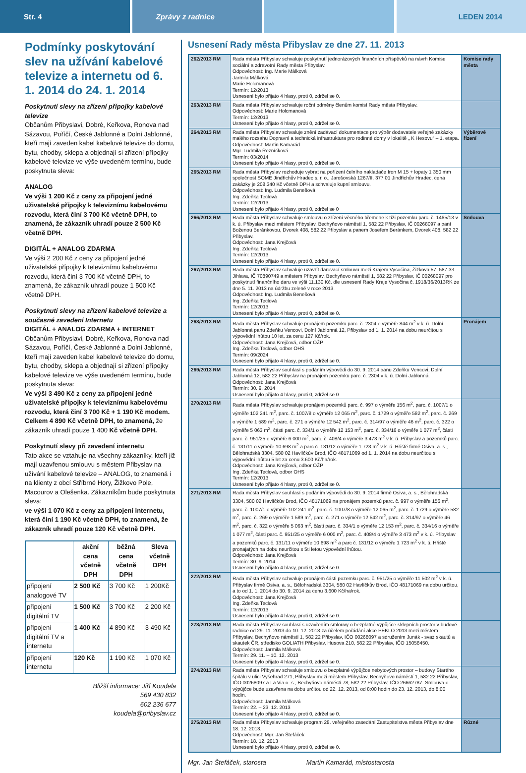Str. 4 Zprávy z radnice LEDEN 2014
Podmínky poskytování slev na užívání kabelové televize a internetu od 6. 1. 2014 do 24. 1. 2014
Poskytnutí slevy na zřízení přípojky kabelové televize
Občanům Přibyslavi, Dobré, Keřkova, Ronova nad Sázavou, Poříčí, České Jablonné a Dolní Jablonné, kteří mají zaveden kabel kabelové televize do domu, bytu, chodby, sklepa a objednají si zřízení přípojky kabelové televize ve výše uvedeném termínu, bude poskytnuta sleva:
ANALOG
Ve výši 1 200 Kč z ceny za připojení jedné uživatelské přípojky k televiznímu kabelovému rozvodu, která činí 3 700 Kč včetně DPH, to znamená, že zákazník uhradí pouze 2 500 Kč včetně DPH.
DIGITÁL + ANALOG ZDARMA
Ve výši 2 200 Kč z ceny za připojení jedné uživatelské přípojky k televiznímu kabelovému rozvodu, která činí 3 700 Kč včetně DPH, to znamená, že zákazník uhradí pouze 1 500 Kč včetně DPH.
Poskytnutí slevy na zřízení kabelové televize a současné zavedení Internetu
DIGITÁL + ANALOG ZDARMA + INTERNET
Občanům Přibyslavi, Dobré, Keřkova, Ronova nad Sázavou, Poříčí, České Jablonné a Dolní Jablonné, kteří mají zaveden kabel kabelové televize do domu, bytu, chodby, sklepa a objednají si zřízení přípojky kabelové televize ve výše uvedeném termínu, bude poskytnuta sleva:
Ve výši 3 490 Kč z ceny za připojení jedné uživatelské přípojky k televiznímu kabelovému rozvodu, která činí 3 700 Kč + 1 190 Kč modem. Celkem 4 890 Kč včetně DPH, to znamená, že zákazník uhradí pouze 1 400 Kč včetně DPH.
Poskytnutí slevy při zavedení internetu
Tato akce se vztahuje na všechny zákazníky, kteří již mají uzavřenou smlouvu s městem Přibyslav na užívání kabelové televize – ANALOG, to znamená i na klienty z obcí Stříbrné Hory, Žižkovo Pole, Macourov a Olešenka. Zákazníkům bude poskytnuta sleva:
ve výši 1 070 Kč z ceny za připojení internetu, která činí 1 190 Kč včetně DPH, to znamená, že zákazník uhradí pouze 120 Kč včetně DPH.
| | akční cena včetně DPH | běžná cena včetně DPH | Sleva včetně DPH |
| --- | --- | --- | --- |
| připojení analogové TV | 2 500 Kč | 3 700 Kč | 1 200Kč |
| připojení digitální TV | 1 500 Kč | 3 700 Kč | 2 200 Kč |
| připojení digitální TV a internetu | 1 400 Kč | 4 890 Kč | 3 490 Kč |
| připojení internetu | 120 Kč | 1 190 Kč | 1 070 Kč |
Bližší informace: Jiří Koudela
569 430 832
602 236 677
koudela@pribyslav.cz
Usnesení Rady města Přibyslav ze dne 27. 11. 2013
| 262/2013 RM | Rada města Přibyslav schvaluje poskytnutí jednorázových finančních příspěvků na návrh Komise sociální a zdravotní Rady města Přibyslav. Odpovědnost: Ing. Marie Málková Jarmila Málková Marie Holcmanová Termín: 12/2013 Usnesení bylo přijato 4 hlasy, proti 0, zdržel se 0. | Komise rady města |
| 263/2013 RM | Rada města Přibyslav schvaluje roční odměny členům komisí Rady města Přibyslav. Odpovědnost: Marie Holcmanová Termín: 12/2013 Usnesení bylo přijato 4 hlasy, proti 0, zdržel se 0. | |
| 264/2013 RM | Rada města Přibyslav schvaluje znění zadávací dokumentace pro výběr dodavatele veřejné zakázky malého rozsahu Dopravní a technická infrastruktura pro rodinné domy v lokalitě „ K Hesovu“ – 1. etapa. Odpovědnost: Martin Kamarád Mgr. Ludmila Řezníčková Termín: 03/2014 Usnesení bylo přijato 4 hlasy, proti 0, zdržel se 0. | Výběrové řízení |
| 265/2013 RM | Rada města Přibyslav rozhoduje vybrat na pořízení čelního nakladače Iron M 15 + lopaty 1 350 mm společnost SOME Jindřichův Hradec s. r. o., Jarošovská 1267/II, 377 01 Jindřichův Hradec, cena zakázky je 208.340 Kč včetně DPH a schvaluje kupní smlouvu. Odpovědnost: Ing. Ludmila Benešová Ing. Zdeňka Teclová Termín: 12/2013 Usnesení bylo přijato 4 hlasy, proti 0, zdržel se 0 | |
| 266/2013 RM | Rada města Přibyslav schvaluje smlouvu o zřízení věcného břemene k tíži pozemku parc. č. 1465/13 v k. ú. Přibyslav mezi městem Přibyslav, Bechyňovo náměstí 1, 582 22 Přibyslav, IČ 00268097 a paní Boženou Beránkovou, Dvorek 408, 582 22 Přibyslav a panem Josefem Beránkem, Dvorek 408, 582 22 Přibyslav. Odpovědnost: Jana Krejčová Ing. Zdeňka Teclová Termín: 12/2013 Usnesení bylo přijato 4 hlasy, proti 0, zdržel se 0. | Smlouva |
| 267/2013 RM | Rada města Přibyslav schvaluje uzavřít darovací smlouvu mezi Krajem Vysočina, Žižkova 57, 587 33 Jihlava, IČ 70890749 a městem Přibyslav, Bechyňovo náměstí 1, 582 22 Přibyslav, IČ 00268097 pro poskytnutí finančního daru ve výši 11.130 Kč, dle usnesení Rady Kraje Vysočina č. 1918/36/2013RK ze dne 5. 11. 2013 na údržbu zeleně v roce 2013. Odpovědnost: Ing. Ludmila Benešová Ing. Zdeňka Teclová Termín: 12/2013 Usnesení bylo přijato 4 hlasy, proti 0, zdržel se 0. | |
| 268/2013 RM | Rada města Přibyslav schvaluje pronájem pozemku parc. č. 2304 o výměře 844 m<sup>2</sup> v k. ú. Dolní Jablonná panu Zdeňku Vencovi, Dolní Jablonná 12, Přibyslav od 1. 1. 2014 na dobu neurčitou s výpovědní lhůtou 10 let, za cenu 127 Kč/rok. Odpovědnost: Jana Krejčová, odbor OŽP Ing. Zdeňka Teclová, odbor OHS Termín: 09/2024 Usnesení bylo přijato 4 hlasy, proti 0, zdržel se 0. | Pronájem |
| 269/2013 RM | Rada města Přibyslav souhlasí s podáním výpovědi do 30. 9. 2014 panu Zdeňku Vencovi, Dolní Jablonná 12, 582 22 Přibyslav na pronájem pozemku parc. č. 2304 v k. ú. Dolní Jablonná. Odpovědnost: Jana Krejčová Termín: 30. 9. 2014 Usnesení bylo přijato 4 hlasy, proti 0, zdržel se 0 | |
| 270/2013 RM | Rada města Přibyslav schvaluje pronájem pozemků parc. č. 997 o výměře 156 m<sup>2</sup>, parc. č. 1007/1 o výměře 102 241 m<sup>2</sup>, parc. č. 1007/8 o výměře 12 065 m<sup>2</sup>, parc. č. 1729 o výměře 582 m<sup>2</sup>, parc. č. 269 o výměře 1 589 m<sup>2</sup>, parc. č. 271 o výměře 12 542 m<sup>2</sup>, parc. č. 314/97 o výměře 46 m<sup>2</sup>, parc. č. 322 o výměře 5 063 m<sup>2</sup>, části parc. č. 334/1 o výměře 12 153 m<sup>2</sup>, parc. č. 334/16 o výměře 1 077 m<sup>2</sup>, části parc. č. 951/25 o výměře 6 000 m<sup>2</sup>, parc. č. 408/4 o výměře 3 473 m<sup>2</sup> v k. ú. Přibyslav a pozemků parc. č. 131/11 o výměře 10 698 m<sup>2</sup> a parc č. 131/12 o výměře 1 723 m<sup>2</sup> v k. ú. Hřiště firmě Osiva, a. s., Bělohradská 3304, 580 02 Havlíčkův Brod, IČO 48171069 od 1. 1. 2014 na dobu neurčitou s výpovědní lhůtou 5 let za cenu 3.600 Kč/ha/rok. Odpovědnost: Jana Krejčová, odbor OŽP Ing. Zdeňka Teclová, odbor OHS Termín: 12/2013 Usnesení bylo přijato 4 hlasy, proti 0, zdržel se 0. | |
| 271/2013 RM | Rada města Přibyslav souhlasí s podáním výpovědi do 30. 9. 2014 firmě Osiva, a. s., Bělohradská 3304, 580 02 Havlíčkův Brod, IČO 48171069 na pronájem pozemků parc. č. 997 o výměře 156 m<sup>2</sup>, parc. č. 1007/1 o výměře 102 241 m<sup>2</sup>, parc. č. 1007/8 o výměře 12 065 m<sup>2</sup>, parc. č. 1729 o výměře 582 m<sup>2</sup>, parc. č. 269 o výměře 1 589 m<sup>2</sup>, parc. č. 271 o výměře 12 542 m<sup>2</sup>, parc. č. 314/97 o výměře 46 m<sup>2</sup>, parc. č. 322 o výměře 5 063 m<sup>2</sup>, části parc. č. 334/1 o výměře 12 153 m<sup>2</sup>, parc. č. 334/16 o výměře 1 077 m<sup>2</sup>, části parc. č. 951/25 o výměře 6 000 m<sup>2</sup>, parc. č. 408/4 o výměře 3 473 m<sup>2</sup> v k. ú. Přibyslav a pozemků parc. č. 131/11 o výměře 10 698 m<sup>2</sup> a parc č. 131/12 o výměře 1 723 m<sup>2</sup> v k. ú. Hřiště pronajatých na dobu neurčitou s 5ti letou výpovědní lhůtou. Odpovědnost: Jana Krejčová Termín: 30. 9. 2014 Usnesení bylo přijato 4 hlasy, proti 0, zdržel se 0. | |
| 272/2013 RM | Rada města Přibyslav schvaluje pronájem části pozemku parc. č. 951/25 o výměře 11 502 m<sup>2</sup> v k. ú. Přibyslav firmě Osiva, a. s., Bělohradská 3304, 580 02 Havlíčkův Brod, IČO 48171069 na dobu určitou, a to od 1. 1. 2014 do 30. 9. 2014 za cenu 3.600 Kč/ha/rok. Odpovědnost: Jana Krejčová Ing. Zdeňka Teclová Termín: 12/2013 Usnesení bylo přijato 4 hlasy, proti 0, zdržel se 0. | |
| 273/2013 RM | Rada města Přibyslav souhlasí s uzavřením smlouvy o bezplatné výpůjčce sklepních prostor v budově radnice od 29. 11. 2013 do 10. 12. 2013 za účelem pořádání akce PEKLO 2013 mezi městem Přibyslav, Bechyňovo náměstí 1, 582 22 Přibyslav, IČO 00268097 a sdružením Junák - svaz skautů a skautek ČR, středisko GOLIATH Přibyslav, Husova 210, 582 22 Přibyslav, IČO 15058450. Odpovědnost: Jarmila Málková Termín: 29. 11. – 10. 12. 2013 Usnesení bylo přijato 4 hlasy, proti 0, zdržel se 0. | |
| 274/2013 RM | Rada města Přibyslav schvaluje smlouvu o bezplatné výpůjčce nebytových prostor – budovy Starého špitálu v ulici Vyšehrad 271, Přibyslav mezi městem Přibyslav, Bechyňovo náměstí 1, 582 22 Přibyslav, IČO 00268097 a La Via o. s., Bechyňovo náměstí 78, 582 22 Přibyslav, IČO 26662787. Smlouva o výpůjčce bude uzavřena na dobu určitou od 22. 12. 2013, od 8:00 hodin do 23. 12. 2013, do 8:00 hodin. Odpovědnost: Jarmila Málková Termín: 22. – 23. 12. 2013 Usnesení bylo přijato 4 hlasy, proti 0, zdržel se 0. | |
| 275/2013 RM | Rada města Přibyslav schvaluje program 28. veřejného zasedání Zastupitelstva města Přibyslav dne 18. 12. 2013. Odpovědnost: Mgr. Jan Štefáček Termín: 18. 12. 2013 Usnesení bylo přijato 4 hlasy, proti 0, zdržel se 0. | Různé |
Mgr. Jan Štefáček, starosta Martin Kamarád, místostarosta